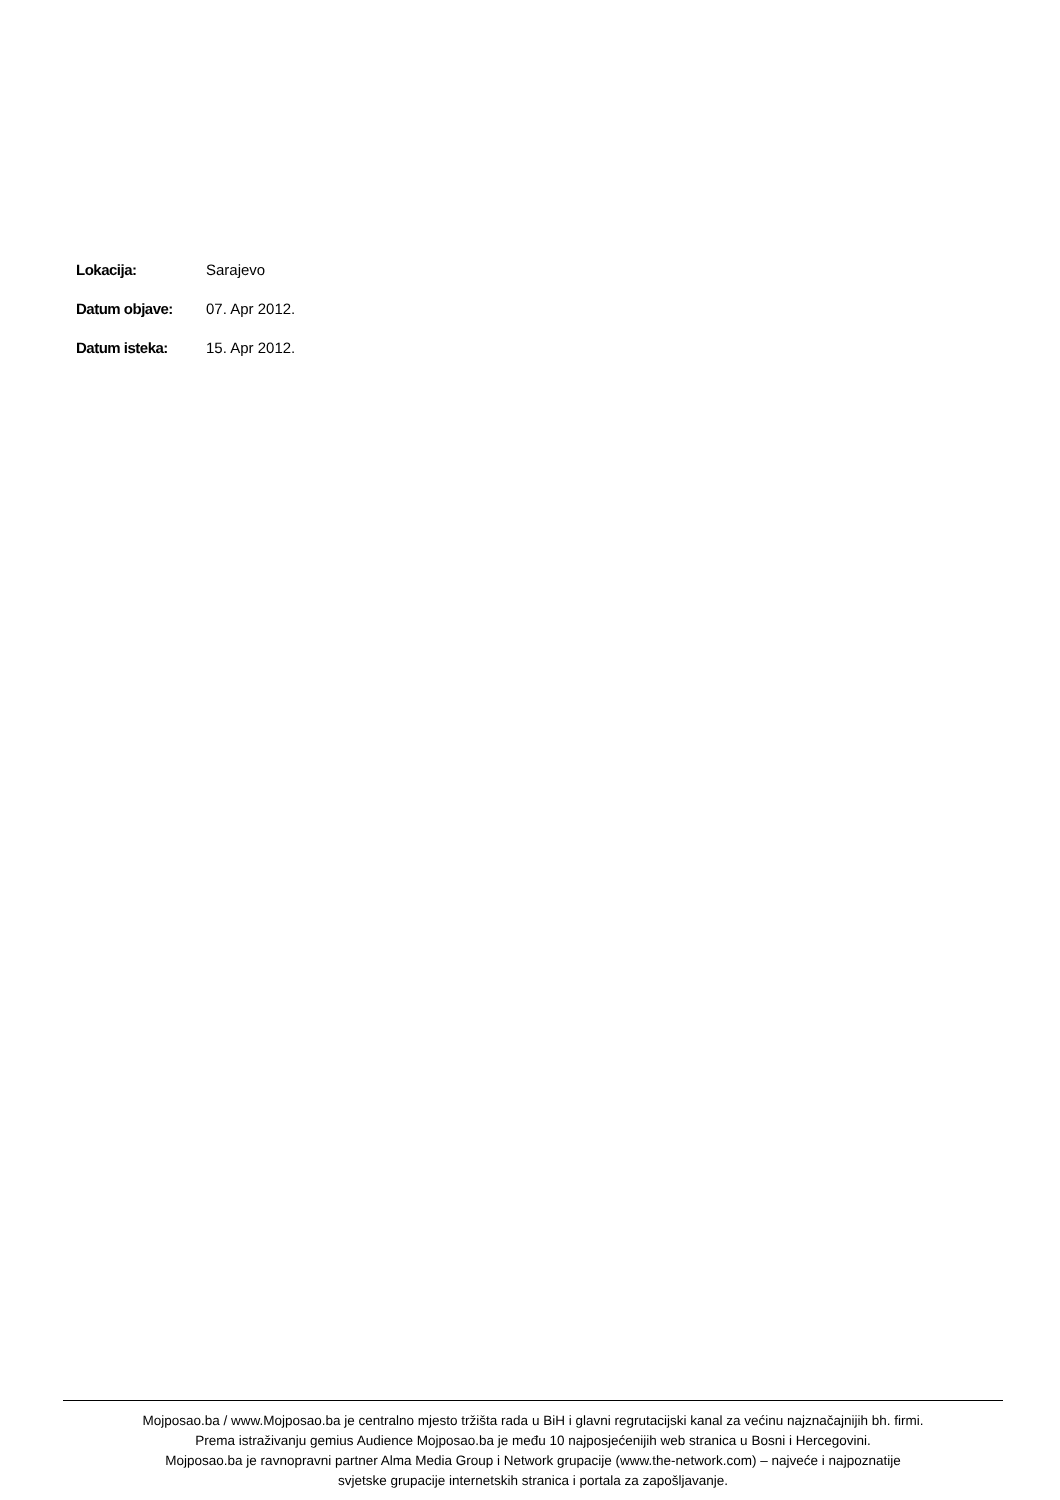| Lokacija: | Sarajevo |
| Datum objave: | 07. Apr 2012. |
| Datum isteka: | 15. Apr 2012. |
Mojposao.ba / www.Mojposao.ba je centralno mjesto tržišta rada u BiH i glavni regrutacijski kanal za većinu najznačajnijih bh. firmi.
Prema istraživanju gemius Audience Mojposao.ba je među 10 najposjećenijih web stranica u Bosni i Hercegovini.
Mojposao.ba je ravnopravni partner Alma Media Group i Network grupacije (www.the-network.com) – najveće i najpoznatije
svjetske grupacije internetskih stranica i portala za zapošljavanje.